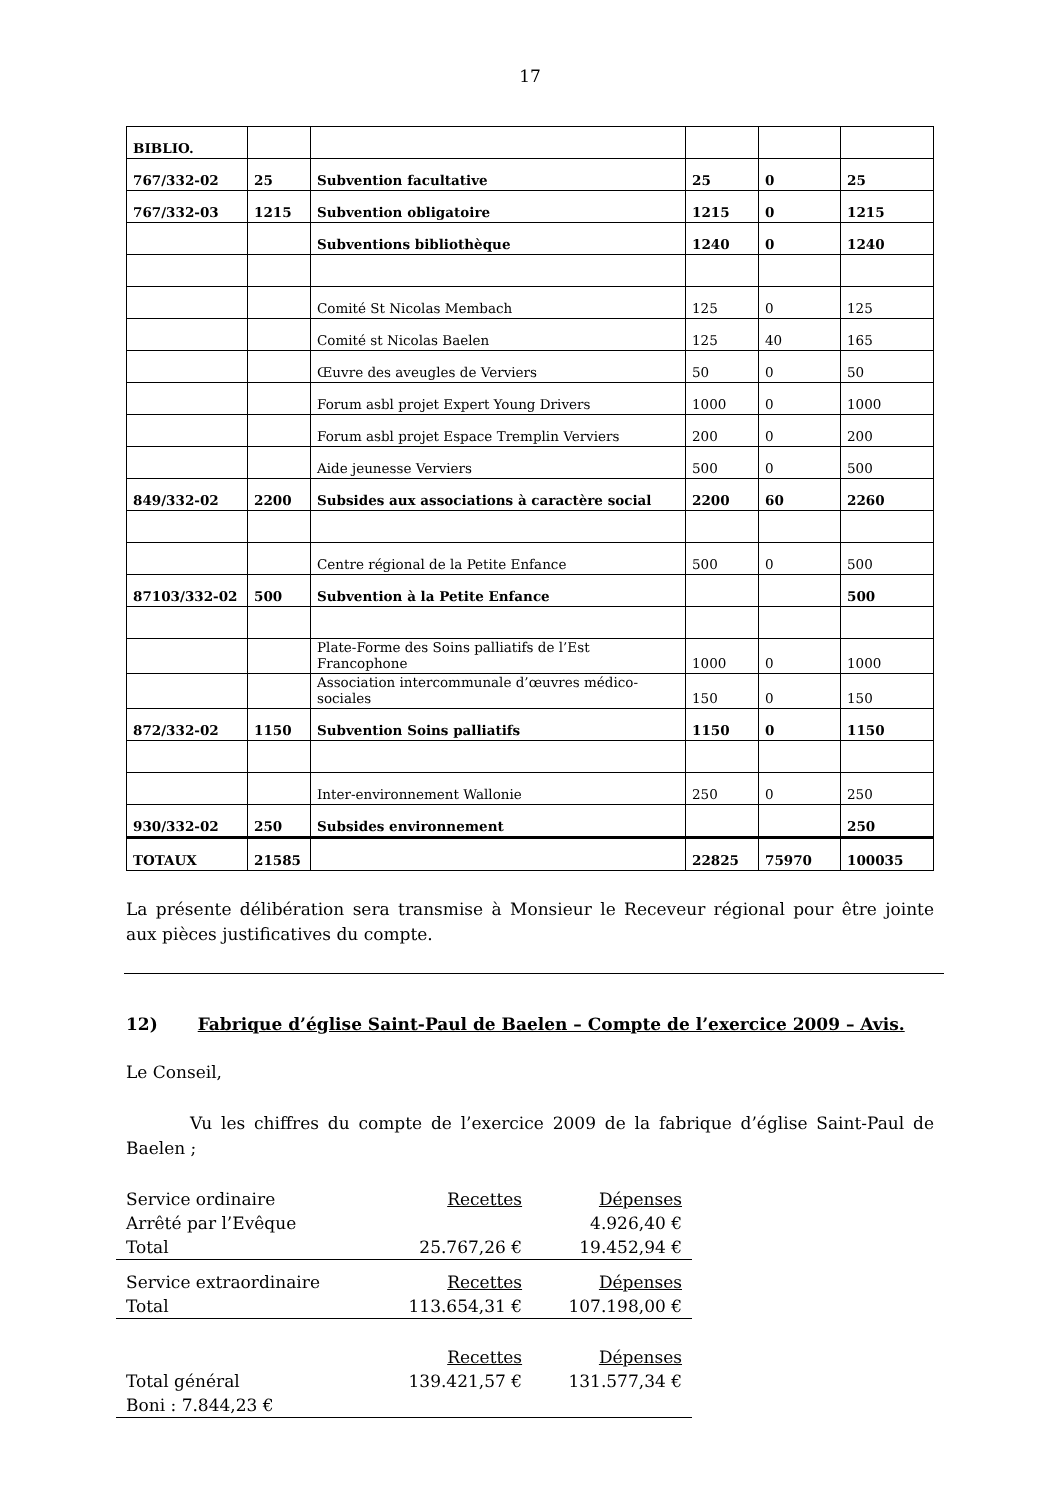17
| BIBLIO. | | | | | |
| 767/332-02 | 25 | Subvention facultative | 25 | 0 | 25 |
| 767/332-03 | 1215 | Subvention obligatoire | 1215 | 0 | 1215 |
| | | Subventions bibliothèque | 1240 | 0 | 1240 |
| | | Comité St Nicolas Membach | 125 | 0 | 125 |
| | | Comité st Nicolas Baelen | 125 | 40 | 165 |
| | | Œuvre des aveugles de Verviers | 50 | 0 | 50 |
| | | Forum asbl projet Expert Young Drivers | 1000 | 0 | 1000 |
| | | Forum asbl projet Espace Tremplin Verviers | 200 | 0 | 200 |
| | | Aide jeunesse Verviers | 500 | 0 | 500 |
| 849/332-02 | 2200 | Subsides aux associations à caractère social | 2200 | 60 | 2260 |
| | | Centre régional de la Petite Enfance | 500 | 0 | 500 |
| 87103/332-02 | 500 | Subvention à la Petite Enfance | | | 500 |
| | | Plate-Forme des Soins palliatifs de l’Est Francophone | 1000 | 0 | 1000 |
| | | Association intercommunale d’œuvres médico-sociales | 150 | 0 | 150 |
| 872/332-02 | 1150 | Subvention Soins palliatifs | 1150 | 0 | 1150 |
| | | Inter-environnement Wallonie | 250 | 0 | 250 |
| 930/332-02 | 250 | Subsides environnement | | | 250 |
| TOTAUX | 21585 | | 22825 | 75970 | 100035 |
La présente délibération sera transmise à Monsieur le Receveur régional pour être jointe aux pièces justificatives du compte.
12) Fabrique d’église Saint-Paul de Baelen – Compte de l’exercice 2009 – Avis.
Le Conseil,
Vu les chiffres du compte de l’exercice 2009 de la fabrique d’église Saint-Paul de Baelen ;
| Service ordinaire | Recettes | Dépenses |
| Arrêté par l’Evêque | | 4.926,40 € |
| Total | 25.767,26 € | 19.452,94 € |
| Service extraordinaire | Recettes | Dépenses |
| Total | 113.654,31 € | 107.198,00 € |
| | Recettes | Dépenses |
| Total général | 139.421,57 € | 131.577,34 € |
| Boni : 7.844,23 € | | |